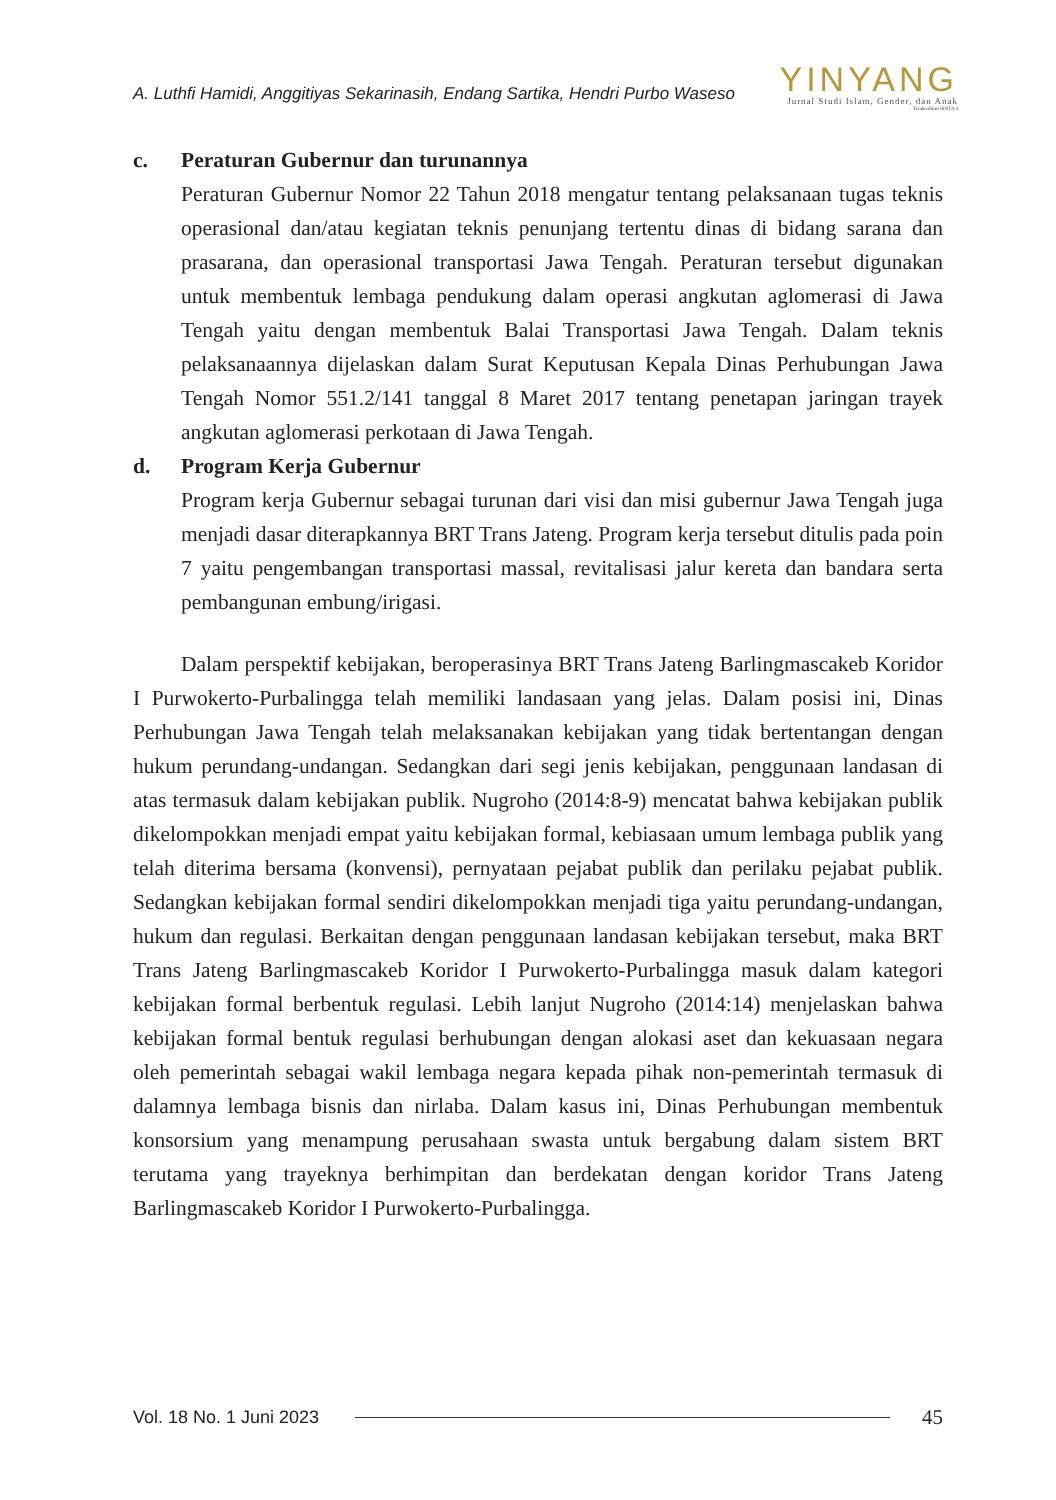A. Luthfi Hamidi, Anggitiyas Sekarinasih, Endang Sartika, Hendri Purbo Waseso
YINYANG
Jurnal Studi Islam, Gender, dan Anak
Terakreditasi SINTA 4
c. Peraturan Gubernur dan turunannya
Peraturan Gubernur Nomor 22 Tahun 2018 mengatur tentang pelaksanaan tugas teknis operasional dan/atau kegiatan teknis penunjang tertentu dinas di bidang sarana dan prasarana, dan operasional transportasi Jawa Tengah. Peraturan tersebut digunakan untuk membentuk lembaga pendukung dalam operasi angkutan aglomerasi di Jawa Tengah yaitu dengan membentuk Balai Transportasi Jawa Tengah. Dalam teknis pelaksanaannya dijelaskan dalam Surat Keputusan Kepala Dinas Perhubungan Jawa Tengah Nomor 551.2/141 tanggal 8 Maret 2017 tentang penetapan jaringan trayek angkutan aglomerasi perkotaan di Jawa Tengah.
d. Program Kerja Gubernur
Program kerja Gubernur sebagai turunan dari visi dan misi gubernur Jawa Tengah juga menjadi dasar diterapkannya BRT Trans Jateng. Program kerja tersebut ditulis pada poin 7 yaitu pengembangan transportasi massal, revitalisasi jalur kereta dan bandara serta pembangunan embung/irigasi.
Dalam perspektif kebijakan, beroperasinya BRT Trans Jateng Barlingmascakeb Koridor I Purwokerto-Purbalingga telah memiliki landasaan yang jelas. Dalam posisi ini, Dinas Perhubungan Jawa Tengah telah melaksanakan kebijakan yang tidak bertentangan dengan hukum perundang-undangan. Sedangkan dari segi jenis kebijakan, penggunaan landasan di atas termasuk dalam kebijakan publik. Nugroho (2014:8-9) mencatat bahwa kebijakan publik dikelompokkan menjadi empat yaitu kebijakan formal, kebiasaan umum lembaga publik yang telah diterima bersama (konvensi), pernyataan pejabat publik dan perilaku pejabat publik. Sedangkan kebijakan formal sendiri dikelompokkan menjadi tiga yaitu perundang-undangan, hukum dan regulasi. Berkaitan dengan penggunaan landasan kebijakan tersebut, maka BRT Trans Jateng Barlingmascakeb Koridor I Purwokerto-Purbalingga masuk dalam kategori kebijakan formal berbentuk regulasi. Lebih lanjut Nugroho (2014:14) menjelaskan bahwa kebijakan formal bentuk regulasi berhubungan dengan alokasi aset dan kekuasaan negara oleh pemerintah sebagai wakil lembaga negara kepada pihak non-pemerintah termasuk di dalamnya lembaga bisnis dan nirlaba. Dalam kasus ini, Dinas Perhubungan membentuk konsorsium yang menampung perusahaan swasta untuk bergabung dalam sistem BRT terutama yang trayeknya berhimpitan dan berdekatan dengan koridor Trans Jateng Barlingmascakeb Koridor I Purwokerto-Purbalingga.
Vol. 18 No. 1 Juni 2023
45